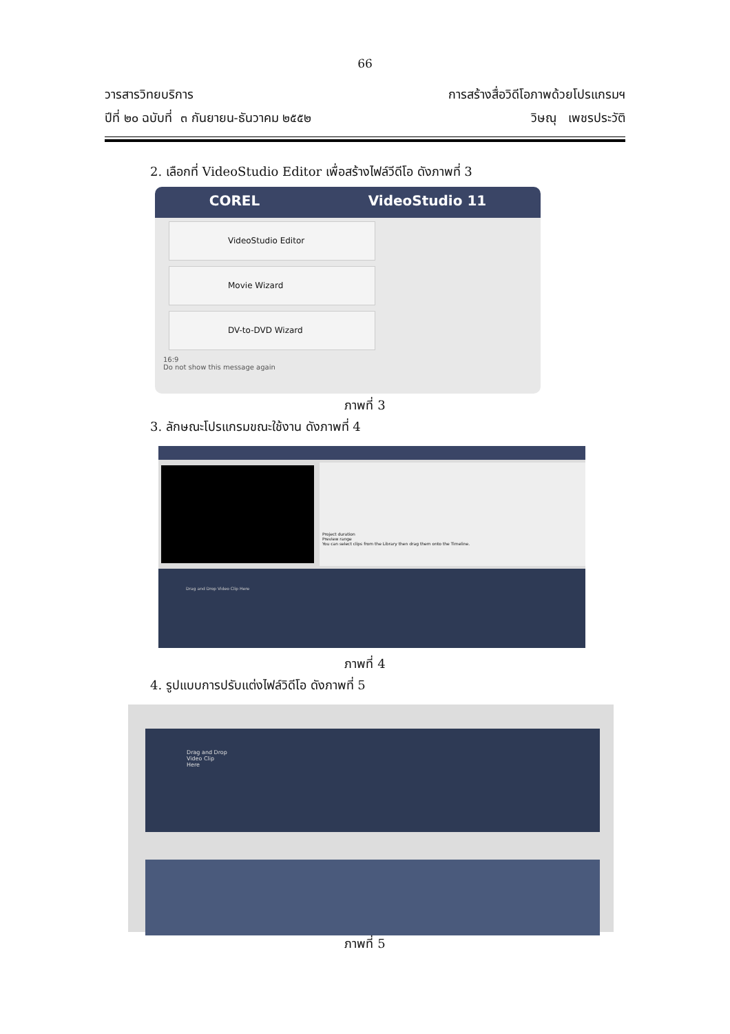66
วารสารวิทยบริการ
ปีที่ ๒๐ ฉบับที่ ๓ กันยายน-ธันวาคม ๒๕๕๒
การสร้างสื่อวิดีโอภาพด้วยโปรแกรมฯ
วิษณุ เพชรประวัติ
2. เลือกที่ VideoStudio Editor เพื่อสร้างไฟล์วีดีโอ ดังภาพที่ 3
COREL VideoStudio 11
VideoStudio Editor
Movie Wizard
DV-to-DVD Wizard
16:9
Do not show this message again
ภาพที่ 3
3. ลักษณะโปรแกรมขณะใช้งาน ดังภาพที่ 4
Project duration
Preview range
You can select clips from the Library then drag them onto the Timeline.
Drag and Drop Video Clip Here
ภาพที่ 4
4. รูปแบบการปรับแต่งไฟล์วิดีโอ ดังภาพที่ 5
Drag and Drop
Video Clip
Here
ภาพที่ 5